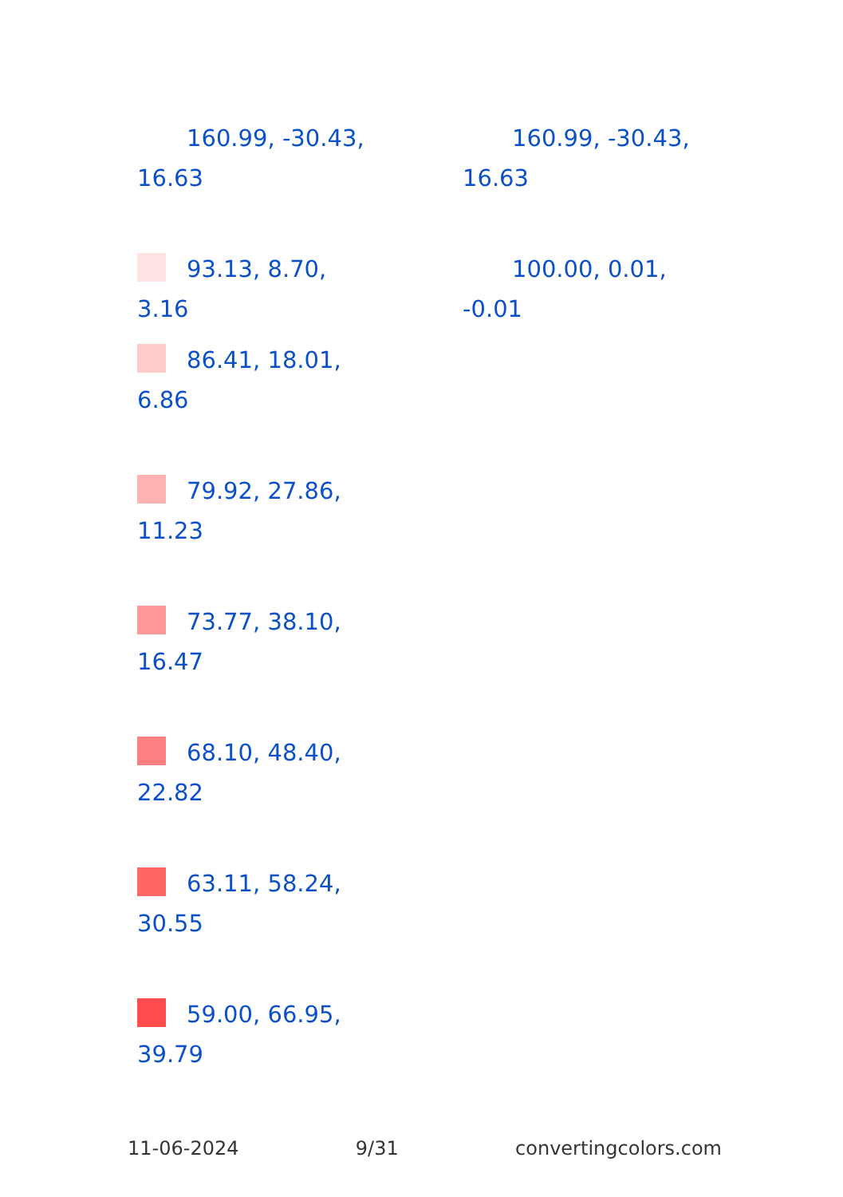160.99, -30.43, 16.63
93.13, 8.70, 3.16
86.41, 18.01, 6.86
79.92, 27.86, 11.23
73.77, 38.10, 16.47
68.10, 48.40, 22.82
63.11, 58.24, 30.55
59.00, 66.95, 39.79
160.99, -30.43, 16.63
100.00, 0.01, -0.01
11-06-2024 9/31 convertingcolors.com